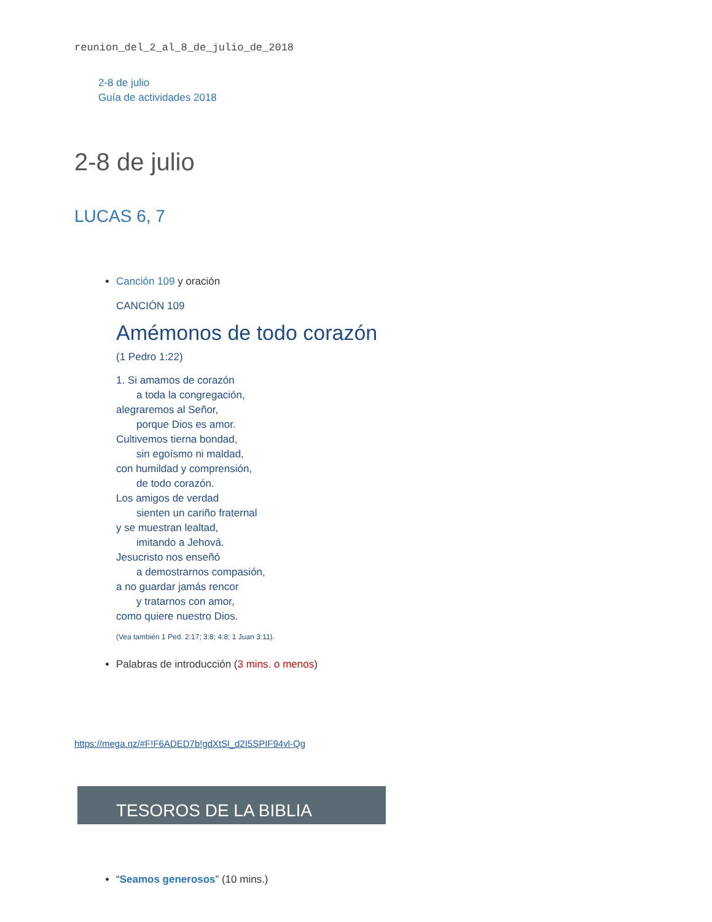reunion_del_2_al_8_de_julio_de_2018
2-8 de julio
Guía de actividades 2018
2-8 de julio
LUCAS 6, 7
Canción 109 y oración
CANCIÓN 109
Amémonos de todo corazón
(1 Pedro 1:22)
1. Si amamos de corazón
a toda la congregación,
alegraremos al Señor,
porque Dios es amor.
Cultivemos tierna bondad,
sin egoísmo ni maldad,
con humildad y comprensión,
de todo corazón.
Los amigos de verdad
sienten un cariño fraternal
y se muestran lealtad,
imitando a Jehová.
Jesucristo nos enseñó
a demostrarnos compasión,
a no guardar jamás rencor
y tratarnos con amor,
como quiere nuestro Dios.
(Vea también 1 Ped. 2:17; 3:8; 4:8; 1 Juan 3:11).
Palabras de introducción (3 mins. o menos)
https://mega.nz/#F!F6ADED7b!gdXtSl_d2I5SPIF94vl-Qg
TESOROS DE LA BIBLIA
“Seamos generosos” (10 mins.)